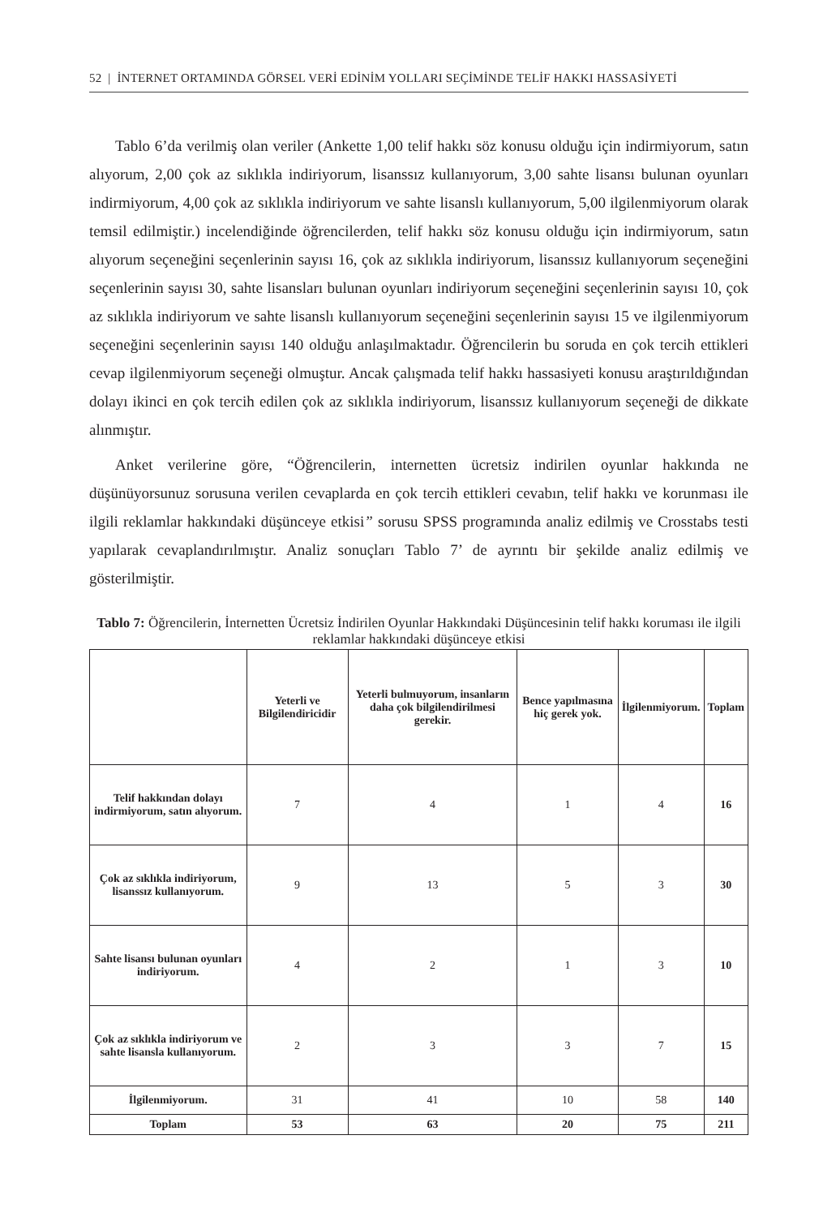52 | İNTERNET ORTAMINDA GÖRSEL VERİ EDİNİM YOLLARI SEÇİMİNDE TELİF HAKKI HASSASİYETİ
Tablo 6’da verilmiş olan veriler (Ankette 1,00 telif hakkı söz konusu olduğu için indirmiyorum, satın alıyorum, 2,00 çok az sıklıkla indiriyorum, lisanssız kullanıyorum, 3,00 sahte lisansı bulunan oyunları indirmiyorum, 4,00 çok az sıklıkla indiriyorum ve sahte lisanslı kullanıyorum, 5,00 ilgilenmiyorum olarak temsil edilmiştir.) incelendiğinde öğrencilerden, telif hakkı söz konusu olduğu için indirmiyorum, satın alıyorum seçeneğini seçenlerinin sayısı 16, çok az sıklıkla indiriyorum, lisanssız kullanıyorum seçeneğini seçenlerinin sayısı 30, sahte lisansları bulunan oyunları indiriyorum seçeneğini seçenlerinin sayısı 10, çok az sıklıkla indiriyorum ve sahte lisanslı kullanıyorum seçeneğini seçenlerinin sayısı 15 ve ilgilenmiyorum seçeneğini seçenlerinin sayısı 140 olduğu anlaşılmaktadır. Öğrencilerin bu soruda en çok tercih ettikleri cevap ilgilenmiyorum seçeneği olmuştur. Ancak çalışmada telif hakkı hassasiyeti konusu araştırıldığından dolayı ikinci en çok tercih edilen çok az sıklıkla indiriyorum, lisanssız kullanıyorum seçeneği de dikkate alınmıştır.
Anket verilerine göre, “Öğrencilerin, internetten ücretsiz indirilen oyunlar hakkında ne düşünüyorsunuz sorusuna verilen cevaplarda en çok tercih ettikleri cevabın, telif hakkı ve korunması ile ilgili reklamlar hakkındaki düşünceye etkisi” sorusu SPSS programında analiz edilmiş ve Crosstabs testi yapılarak cevaplandırılmıştır. Analiz sonuçları Tablo 7’ de ayrıntı bir şekilde analiz edilmiş ve gösterilmiştir.
Tablo 7: Öğrencilerin, İnternetten Ücretsiz İndirilen Oyunlar Hakkındaki Düşüncesinin telif hakkı koruması ile ilgili reklamlar hakkındaki düşünceye etkisi
| | Yeterli ve Bilgilendiricidir | Yeterli bulmuyorum, insanların daha çok bilgilendirilmesi gerekir. | Bence yapılmasına hiç gerek yok. | İlgilenmiyorum. | Toplam |
| --- | --- | --- | --- | --- | --- |
| Telif hakkından dolayı indirmiyorum, satın alıyorum. | 7 | 4 | 1 | 4 | 16 |
| Çok az sıklıkla indiriyorum, lisanssız kullanıyorum. | 9 | 13 | 5 | 3 | 30 |
| Sahte lisansı bulunan oyunları indiriyorum. | 4 | 2 | 1 | 3 | 10 |
| Çok az sıklıkla indiriyorum ve sahte lisansla kullanıyorum. | 2 | 3 | 3 | 7 | 15 |
| İlgilenmiyorum. | 31 | 41 | 10 | 58 | 140 |
| Toplam | 53 | 63 | 20 | 75 | 211 |